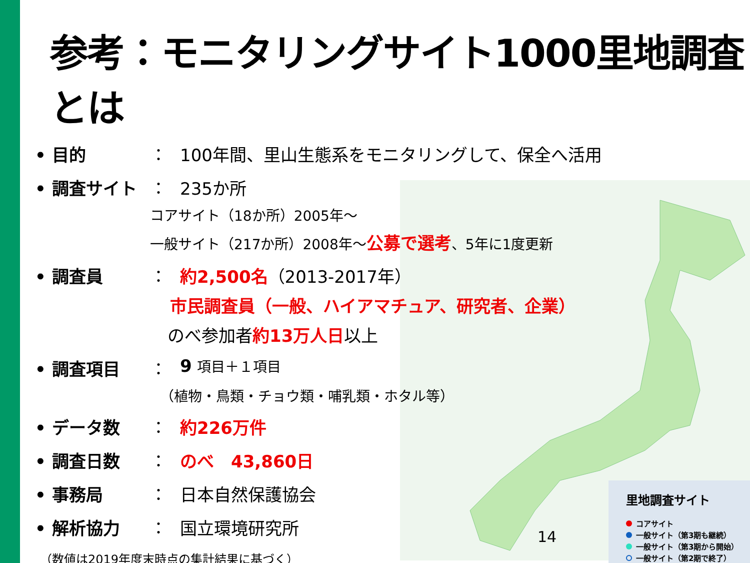参考：モニタリングサイト1000里地調査とは
• 目的 ： 100年間、里山生態系をモニタリングして、保全へ活用
• 調査サイト ： 235か所
コアサイト（18か所）2005年～
一般サイト（217か所）2008年～公募で選考、5年に1度更新
• 調査員 ： 約2,500名（2013-2017年）
市民調査員（一般、ハイアマチュア、研究者、企業）
のべ参加者約13万人日以上
• 調査項目 ： 9 項目＋１項目
（植物・鳥類・チョウ類・哺乳類・ホタル等）
• データ数 ： 約226万件
• 調査日数 ： のべ　43,860日
• 事務局 ： 日本自然保護協会
• 解析協力 ： 国立環境研究所
（数値は2019年度末時点の集計結果に基づく）
14
里地調査サイト
コアサイト
一般サイト（第3期も継続）
一般サイト（第3期から開始）
一般サイト（第2期で終了）